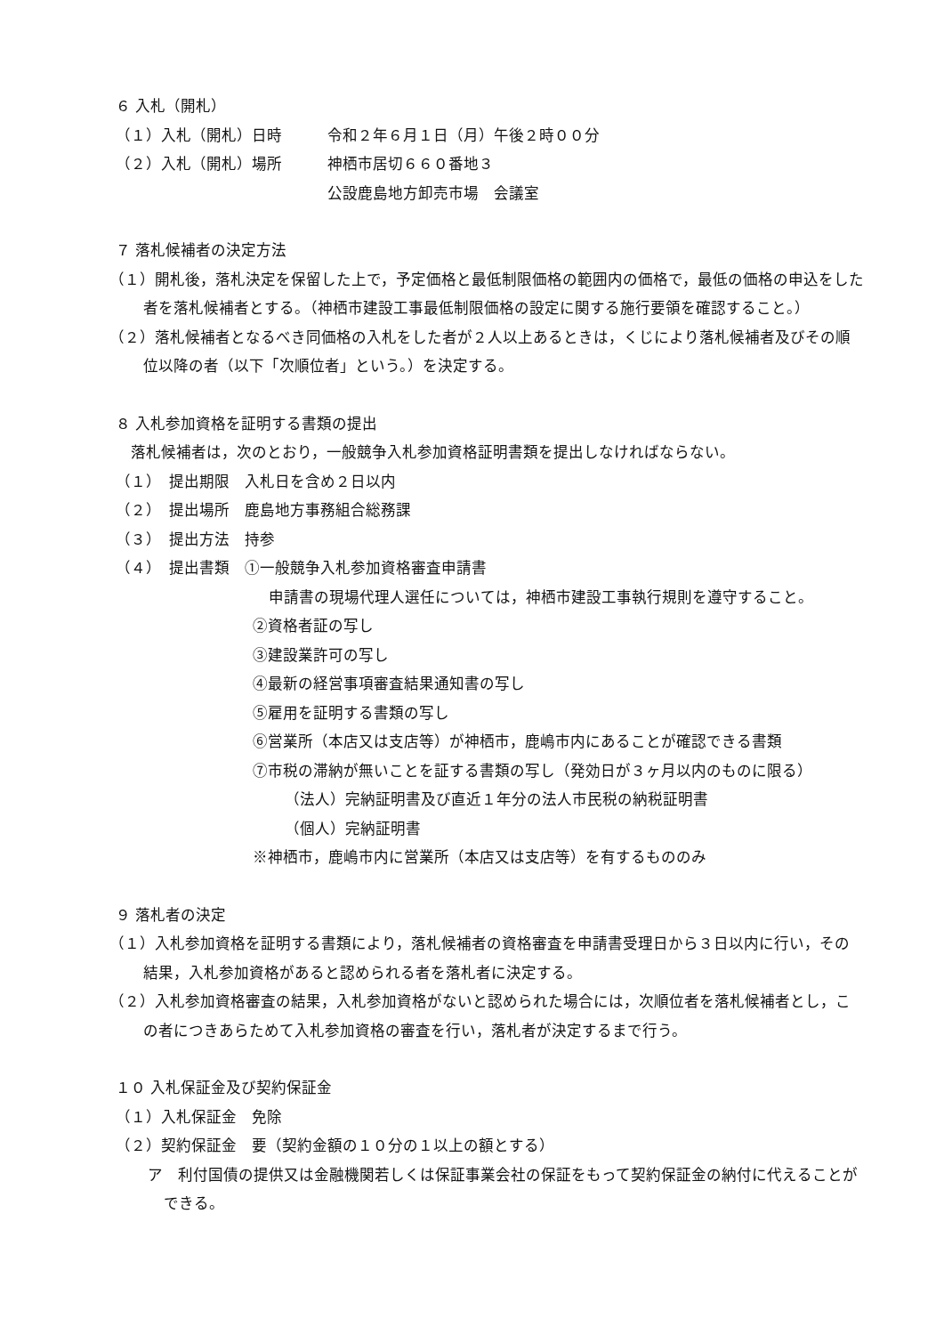６ 入札（開札）
（１）入札（開札）日時 令和２年６月１日（月）午後２時００分
（２）入札（開札）場所 神栖市居切６６０番地３
公設鹿島地方卸売市場　会議室
７ 落札候補者の決定方法
（１）開札後，落札決定を保留した上で，予定価格と最低制限価格の範囲内の価格で，最低の価格の申込をした者を落札候補者とする。（神栖市建設工事最低制限価格の設定に関する施行要領を確認すること。）
（２）落札候補者となるべき同価格の入札をした者が２人以上あるときは，くじにより落札候補者及びその順位以降の者（以下「次順位者」という。）を決定する。
８ 入札参加資格を証明する書類の提出
　落札候補者は，次のとおり，一般競争入札参加資格証明書類を提出しなければならない。
（１）　提出期限　入札日を含め２日以内
（２）　提出場所　鹿島地方事務組合総務課
（３）　提出方法　持参
（４）　提出書類　①一般競争入札参加資格審査申請書
申請書の現場代理人選任については，神栖市建設工事執行規則を遵守すること。
②資格者証の写し
③建設業許可の写し
④最新の経営事項審査結果通知書の写し
⑤雇用を証明する書類の写し
⑥営業所（本店又は支店等）が神栖市，鹿嶋市内にあることが確認できる書類
⑦市税の滞納が無いことを証する書類の写し（発効日が３ヶ月以内のものに限る）
（法人）完納証明書及び直近１年分の法人市民税の納税証明書
（個人）完納証明書
※神栖市，鹿嶋市内に営業所（本店又は支店等）を有するもののみ
９ 落札者の決定
（１）入札参加資格を証明する書類により，落札候補者の資格審査を申請書受理日から３日以内に行い，その結果，入札参加資格があると認められる者を落札者に決定する。
（２）入札参加資格審査の結果，入札参加資格がないと認められた場合には，次順位者を落札候補者とし，この者につきあらためて入札参加資格の審査を行い，落札者が決定するまで行う。
１０ 入札保証金及び契約保証金
（１）入札保証金　免除
（２）契約保証金　要（契約金額の１０分の１以上の額とする）
ア　利付国債の提供又は金融機関若しくは保証事業会社の保証をもって契約保証金の納付に代えることができる。